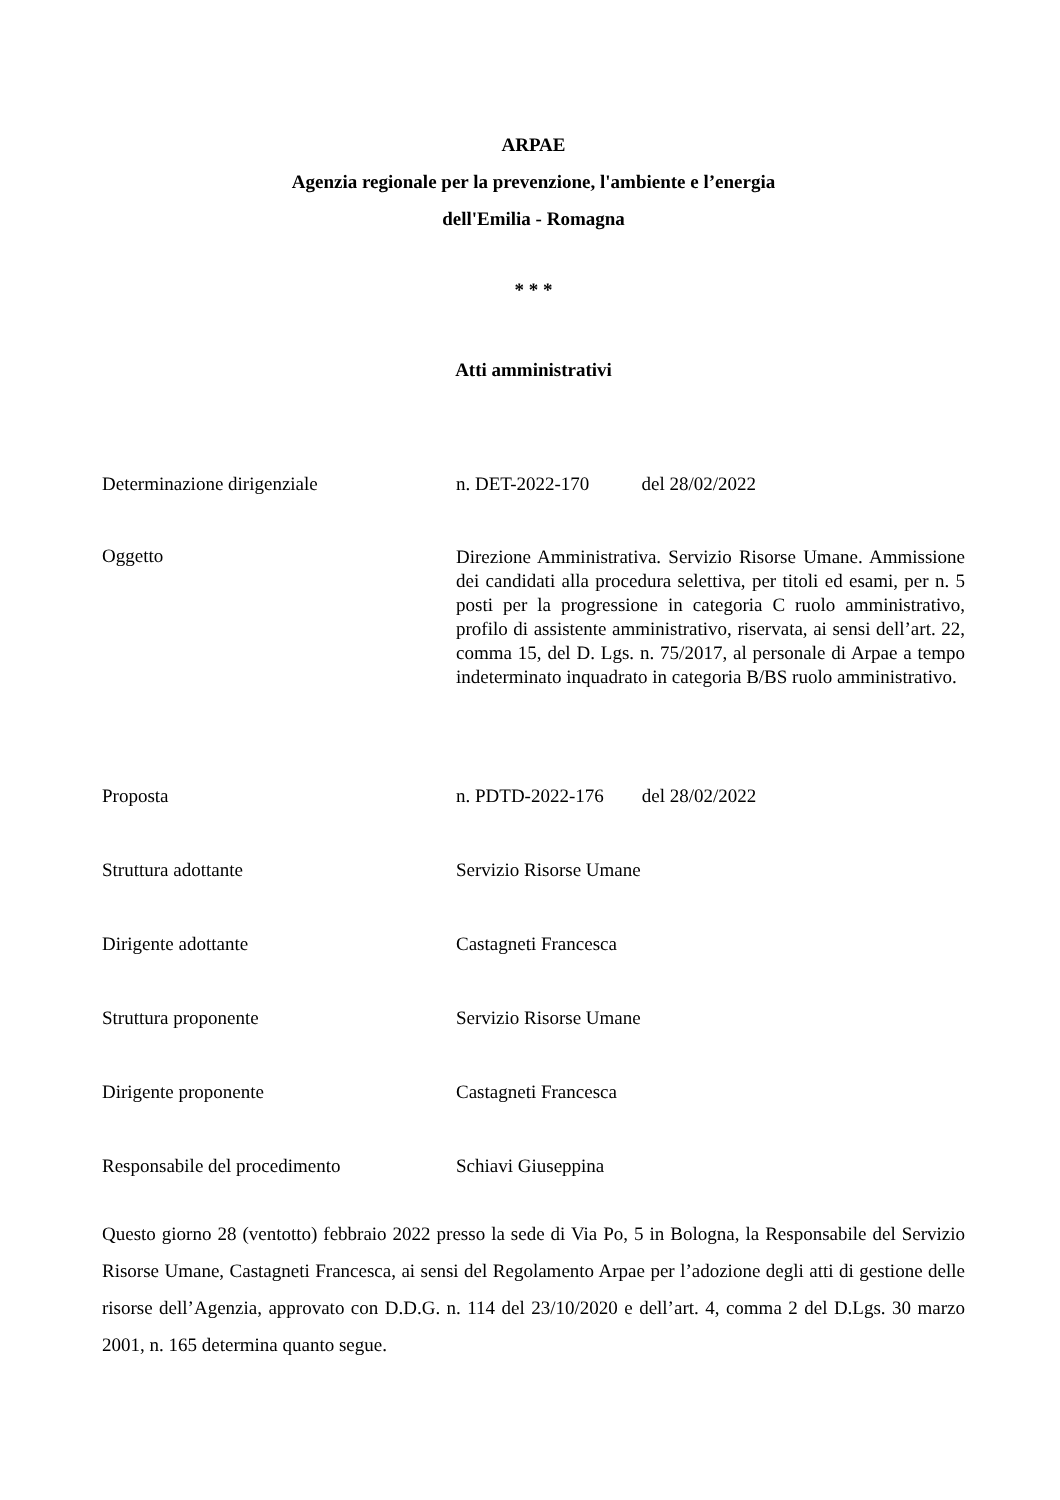ARPAE
Agenzia regionale per la prevenzione, l'ambiente e l’energia
dell'Emilia - Romagna
* * *
Atti amministrativi
Determinazione dirigenziale n. DET-2022-170 del 28/02/2022
Oggetto
Direzione Amministrativa. Servizio Risorse Umane. Ammissione dei candidati alla procedura selettiva, per titoli ed esami, per n. 5 posti per la progressione in categoria C ruolo amministrativo, profilo di assistente amministrativo, riservata, ai sensi dell’art. 22, comma 15, del D. Lgs. n. 75/2017, al personale di Arpae a tempo indeterminato inquadrato in categoria B/BS ruolo amministrativo.
Proposta n. PDTD-2022-176 del 28/02/2022
Struttura adottante Servizio Risorse Umane
Dirigente adottante Castagneti Francesca
Struttura proponente Servizio Risorse Umane
Dirigente proponente Castagneti Francesca
Responsabile del procedimento Schiavi Giuseppina
Questo giorno 28 (ventotto) febbraio 2022 presso la sede di Via Po, 5 in Bologna, la Responsabile del Servizio Risorse Umane, Castagneti Francesca, ai sensi del Regolamento Arpae per l’adozione degli atti di gestione delle risorse dell’Agenzia, approvato con D.D.G. n. 114 del 23/10/2020 e dell’art. 4, comma 2 del D.Lgs. 30 marzo 2001, n. 165 determina quanto segue.